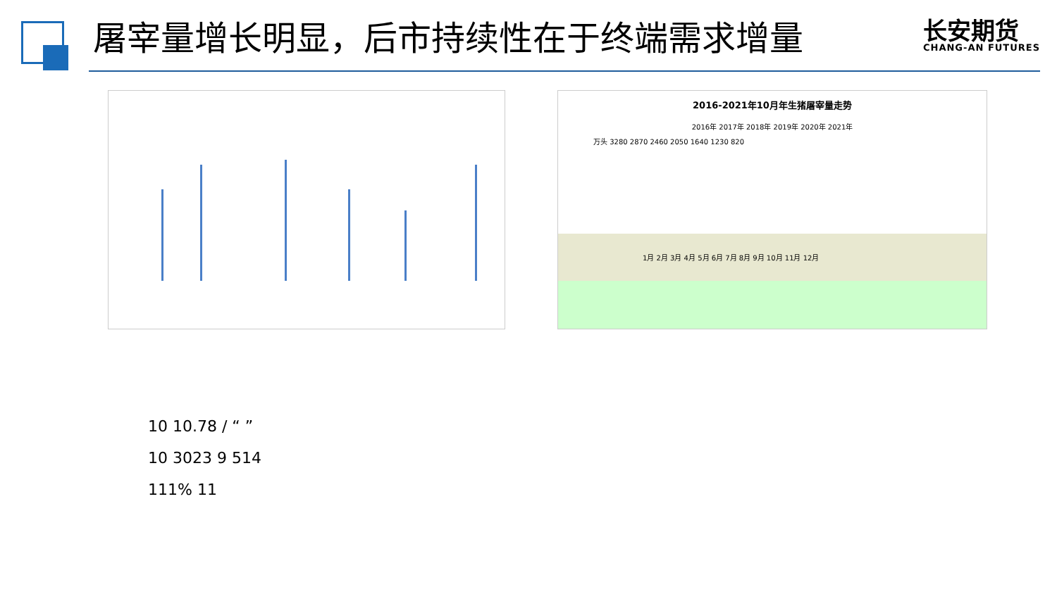屠宰量增长明显，后市持续性在于终端需求增量
长安期货
CHANG-AN FUTURES
2016-2021年10月年生猪屠宰量走势
2016年 2017年 2018年 2019年 2020年 2021年
万头 3280 2870 2460 2050 1640 1230 820
1月 2月 3月 4月 5月 6月 7月 8月 9月 10月 11月 12月
10 10.78 / “ ”
10 3023 9 514
111% 11